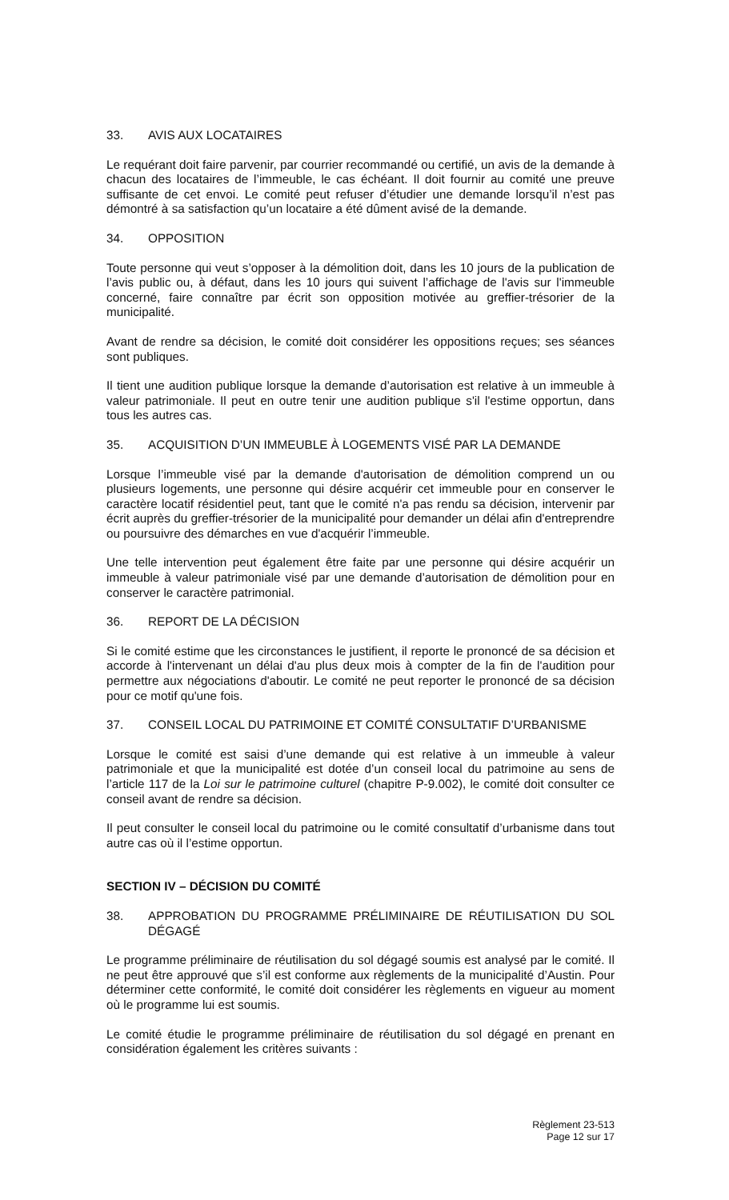33. AVIS AUX LOCATAIRES
Le requérant doit faire parvenir, par courrier recommandé ou certifié, un avis de la demande à chacun des locataires de l’immeuble, le cas échéant. Il doit fournir au comité une preuve suffisante de cet envoi. Le comité peut refuser d’étudier une demande lorsqu’il n’est pas démontré à sa satisfaction qu’un locataire a été dûment avisé de la demande.
34. OPPOSITION
Toute personne qui veut s’opposer à la démolition doit, dans les 10 jours de la publication de l’avis public ou, à défaut, dans les 10 jours qui suivent l’affichage de l'avis sur l'immeuble concerné, faire connaître par écrit son opposition motivée au greffier-trésorier de la municipalité.
Avant de rendre sa décision, le comité doit considérer les oppositions reçues; ses séances sont publiques.
Il tient une audition publique lorsque la demande d’autorisation est relative à un immeuble à valeur patrimoniale. Il peut en outre tenir une audition publique s'il l'estime opportun, dans tous les autres cas.
35. ACQUISITION D’UN IMMEUBLE À LOGEMENTS VISÉ PAR LA DEMANDE
Lorsque l’immeuble visé par la demande d'autorisation de démolition comprend un ou plusieurs logements, une personne qui désire acquérir cet immeuble pour en conserver le caractère locatif résidentiel peut, tant que le comité n'a pas rendu sa décision, intervenir par écrit auprès du greffier-trésorier de la municipalité pour demander un délai afin d'entreprendre ou poursuivre des démarches en vue d'acquérir l’immeuble.
Une telle intervention peut également être faite par une personne qui désire acquérir un immeuble à valeur patrimoniale visé par une demande d’autorisation de démolition pour en conserver le caractère patrimonial.
36. REPORT DE LA DÉCISION
Si le comité estime que les circonstances le justifient, il reporte le prononcé de sa décision et accorde à l'intervenant un délai d'au plus deux mois à compter de la fin de l'audition pour permettre aux négociations d'aboutir. Le comité ne peut reporter le prononcé de sa décision pour ce motif qu'une fois.
37. CONSEIL LOCAL DU PATRIMOINE ET COMITÉ CONSULTATIF D’URBANISME
Lorsque le comité est saisi d’une demande qui est relative à un immeuble à valeur patrimoniale et que la municipalité est dotée d’un conseil local du patrimoine au sens de l’article 117 de la Loi sur le patrimoine culturel (chapitre P-9.002), le comité doit consulter ce conseil avant de rendre sa décision.
Il peut consulter le conseil local du patrimoine ou le comité consultatif d’urbanisme dans tout autre cas où il l’estime opportun.
SECTION IV – DÉCISION DU COMITÉ
38. APPROBATION DU PROGRAMME PRÉLIMINAIRE DE RÉUTILISATION DU SOL DÉGAGÉ
Le programme préliminaire de réutilisation du sol dégagé soumis est analysé par le comité. Il ne peut être approuvé que s’il est conforme aux règlements de la municipalité d’Austin. Pour déterminer cette conformité, le comité doit considérer les règlements en vigueur au moment où le programme lui est soumis.
Le comité étudie le programme préliminaire de réutilisation du sol dégagé en prenant en considération également les critères suivants :
Règlement 23-513
Page 12 sur 17